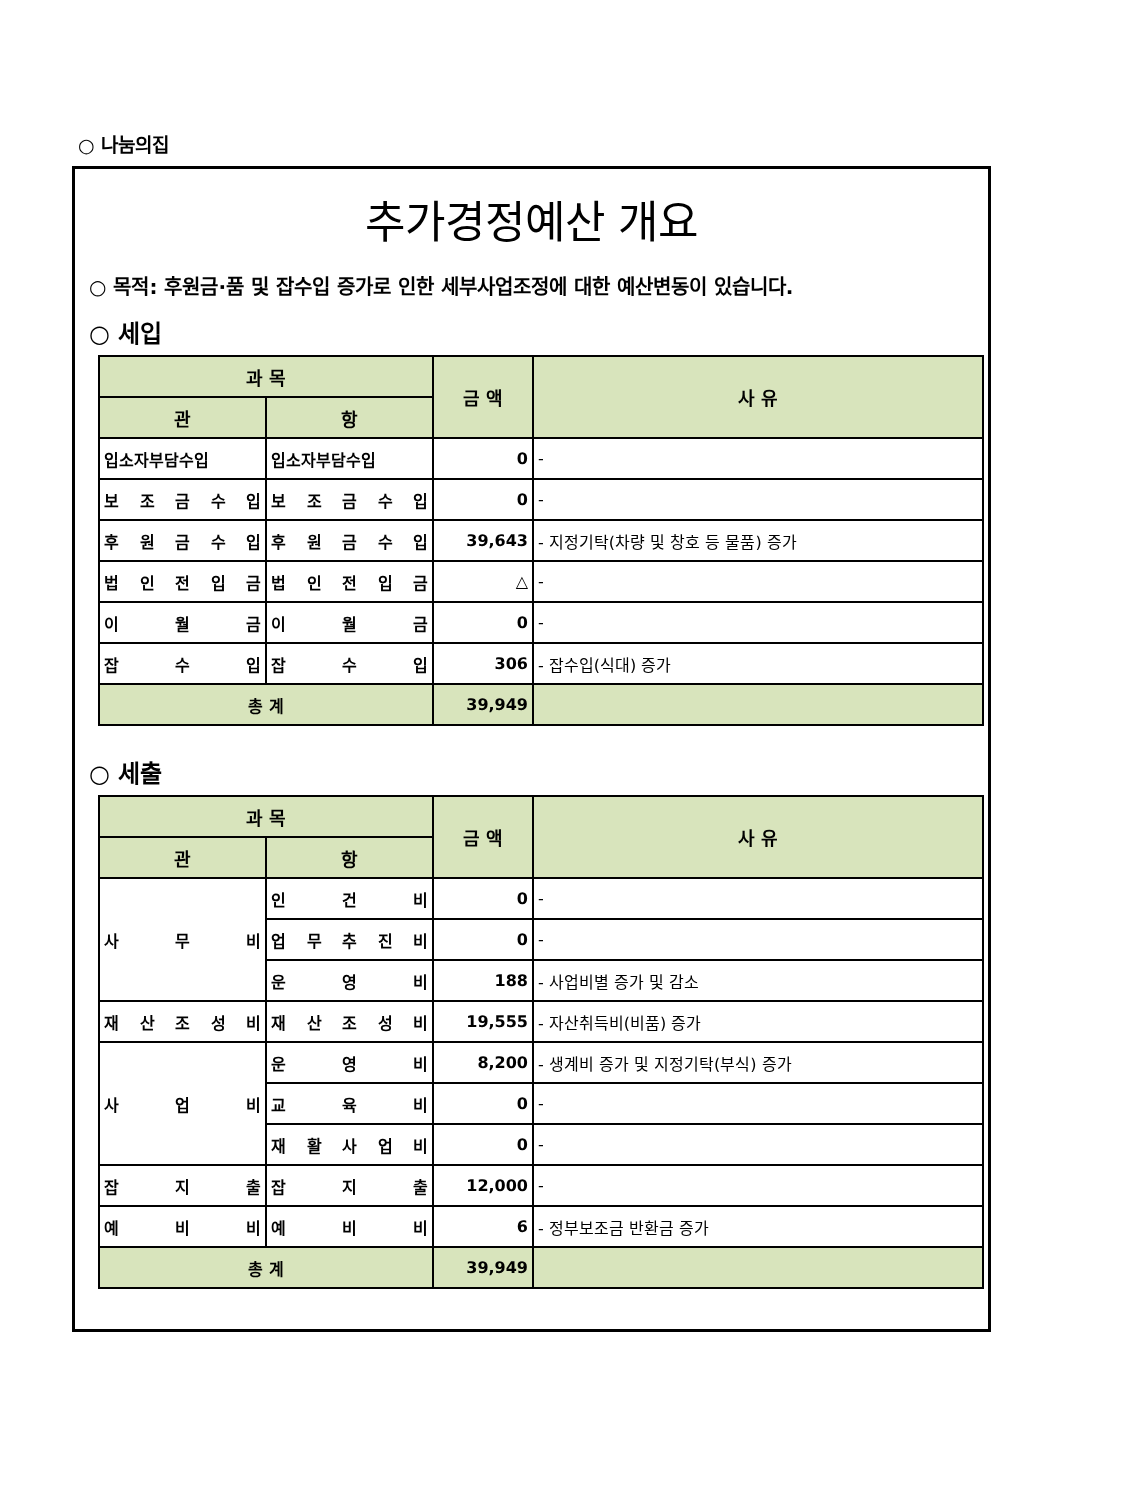○ 나눔의집
추가경정예산 개요
○ 목적: 후원금·품 및 잡수입 증가로 인한 세부사업조정에 대한 예산변동이 있습니다.
○ 세입
| 과 목 | | 금 액 | 사 유 |
| --- | --- | --- | --- |
| 관 | 항 | | |
| 입소자부담수입 | 입소자부담수입 | 0 | - |
| 보 조 금 수 입 | 보 조 금 수 입 | 0 | - |
| 후 원 금 수 입 | 후 원 금 수 입 | 39,643 | - 지정기탁(차량 및 창호 등 물품) 증가 |
| 법 인 전 입 금 | 법 인 전 입 금 | △ | - |
| 이 월 금 | 이 월 금 | 0 | - |
| 잡 수 입 | 잡 수 입 | 306 | - 잡수입(식대) 증가 |
| 총 계 | | 39,949 | |
○ 세출
| 과 목 | | 금 액 | 사 유 |
| --- | --- | --- | --- |
| 관 | 항 | | |
| 사 무 비 | 인 건 비 | 0 | - |
| | 업 무 추 진 비 | 0 | - |
| | 운 영 비 | 188 | - 사업비별 증가 및 감소 |
| 재 산 조 성 비 | 재 산 조 성 비 | 19,555 | - 자산취득비(비품) 증가 |
| 사 업 비 | 운 영 비 | 8,200 | - 생계비 증가 및 지정기탁(부식) 증가 |
| | 교 육 비 | 0 | - |
| | 재 활 사 업 비 | 0 | - |
| 잡 지 출 | 잡 지 출 | 12,000 | - |
| 예 비 비 | 예 비 비 | 6 | - 정부보조금 반환금 증가 |
| 총 계 | | 39,949 | |